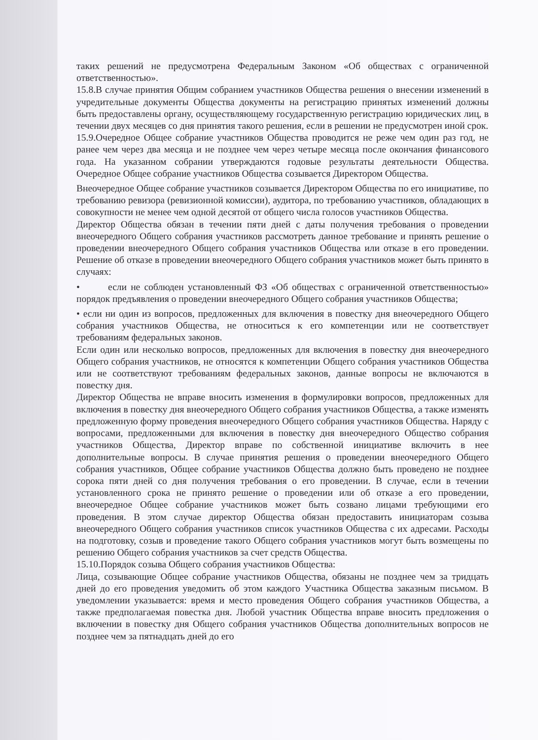таких решений не предусмотрена Федеральным Законом «Об обществах с ограниченной ответственностью».
15.8.В случае принятия Общим собранием участников Общества решения о внесении изменений в учредительные документы Общества документы на регистрацию принятых изменений должны быть предоставлены органу, осуществляющему государственную регистрацию юридических лиц, в течении двух месяцев со дня принятия такого решения, если в решении не предусмотрен иной срок.
15.9.Очередное Общее собрание участников Общества проводится не реже чем один раз год, не ранее чем через два месяца и не позднее чем через четыре месяца после окончания финансового года. На указанном собрании утверждаются годовые результаты деятельности Общества. Очередное Общее собрание участников Общества созывается Директором Общества.
Внеочередное Общее собрание участников созывается Директором Общества по его инициативе, по требованию ревизора (ревизионной комиссии), аудитора, по требованию участников, обладающих в совокупности не менее чем одной десятой от общего числа голосов участников Общества.
Директор Общества обязан в течении пяти дней с даты получения требования о проведении внеочередного Общего собрания участников рассмотреть данное требование и принять решение о проведении внеочередного Общего собрания участников Общества или отказе в его проведении. Решение об отказе в проведении внеочередного Общего собрания участников может быть принято в случаях:
• если не соблюден установленный ФЗ «Об обществах с ограниченной ответственностью» порядок предъявления о проведении внеочередного Общего собрания участников Общества;
• если ни один из вопросов, предложенных для включения в повестку дня внеочередного Общего собрания участников Общества, не относиться к его компетенции или не соответствует требованиям федеральных законов.
Если один или несколько вопросов, предложенных для включения в повестку дня внеочередного Общего собрания участников, не относятся к компетенции Общего собрания участников Общества или не соответствуют требованиям федеральных законов, данные вопросы не включаются в повестку дня.
Директор Общества не вправе вносить изменения в формулировки вопросов, предложенных для включения в повестку дня внеочередного Общего собрания участников Общества, а также изменять предложенную форму проведения внеочередного Общего собрания участников Общества. Наряду с вопросами, предложенными для включения в повестку дня внеочередного Общество собрания участников Общества, Директор вправе по собственной инициативе включить в нее дополнительные вопросы. В случае принятия решения о проведении внеочередного Общего собрания участников, Общее собрание участников Общества должно быть проведено не позднее сорока пяти дней со дня получения требования о его проведении. В случае, если в течении установленного срока не принято решение о проведении или об отказе а его проведении, внеочередное Общее собрание участников может быть созвано лицами требующими его проведения. В этом случае директор Общества обязан предоставить инициаторам созыва внеочередного Общего собрания участников список участников Общества с их адресами. Расходы на подготовку, созыв и проведение такого Общего собрания участников могут быть возмещены по решению Общего собрания участников за счет средств Общества.
15.10.Порядок созыва Общего собрания участников Общества:
Лица, созывающие Общее собрание участников Общества, обязаны не позднее чем за тридцать дней до его проведения уведомить об этом каждого Участника Общества заказным письмом. В уведомлении указывается: время и место проведения Общего собрания участников Общества, а также предполагаемая повестка дня. Любой участник Общества вправе вносить предложения о включении в повестку дня Общего собрания участников Общества дополнительных вопросов не позднее чем за пятнадцать дней до его